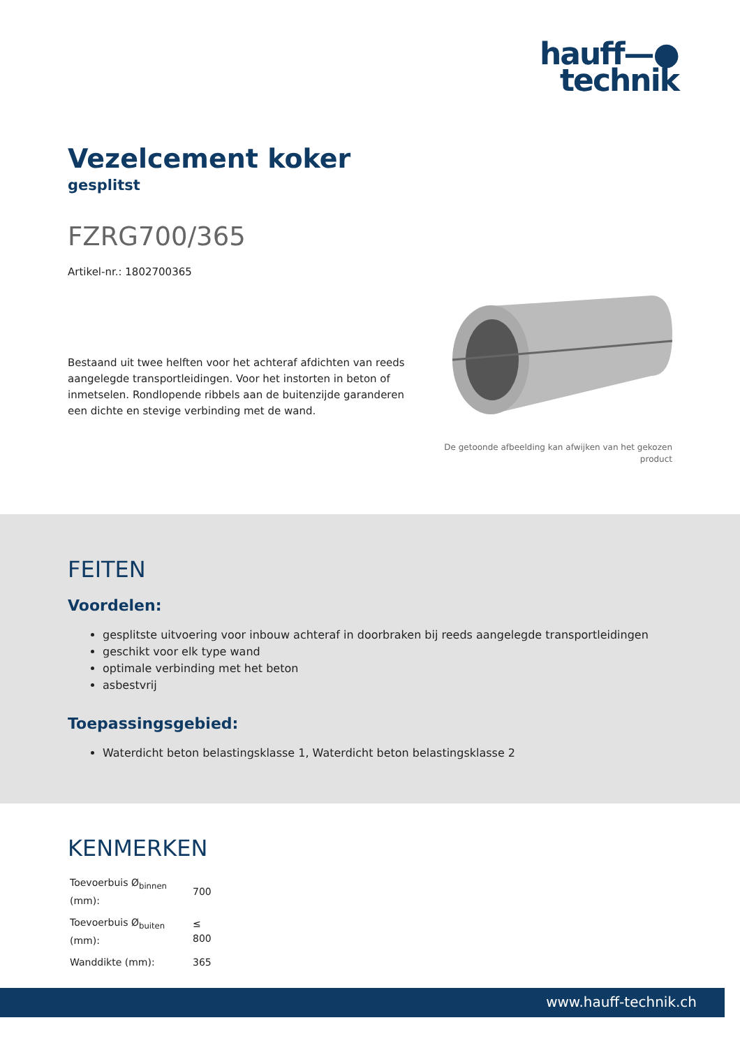hauff—●
technik
Vezelcement koker
gesplitst
FZRG700/365
Artikel-nr.: 1802700365
Bestaand uit twee helften voor het achteraf afdichten van reeds aangelegde transportleidingen. Voor het instorten in beton of inmetselen. Rondlopende ribbels aan de buitenzijde garanderen een dichte en stevige verbinding met de wand.
De getoonde afbeelding kan afwijken van het gekozen product
FEITEN
Voordelen:
gesplitste uitvoering voor inbouw achteraf in doorbraken bij reeds aangelegde transportleidingen
geschikt voor elk type wand
optimale verbinding met het beton
asbestvrij
Toepassingsgebied:
Waterdicht beton belastingsklasse 1, Waterdicht beton belastingsklasse 2
KENMERKEN
| Toevoerbuis Ø<sub>binnen</sub> (mm): | 700 |
| Toevoerbuis Ø<sub>buiten</sub> (mm): | ≤ 800 |
| Wanddikte (mm): | 365 |
www.hauff-technik.ch